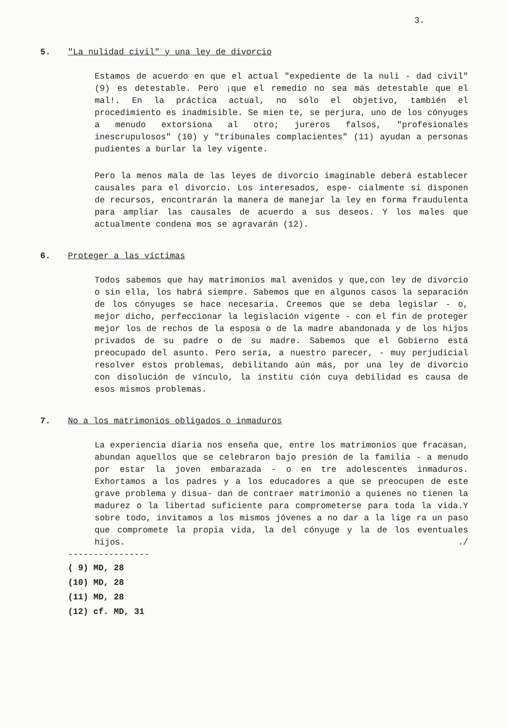3.
5. "La nulidad civil" y una ley de divorcio
Estamos de acuerdo en que el actual "expediente de la nuli - dad civil" (9) es detestable. Pero ¡que el remedio no sea más detestable que el mal!. En la práctica actual, no sólo el objetivo, también el procedimiento es inadmisible. Se mien te, se perjura, uno de los cónyuges a menudo extorsiona al otro; jureros falsos, "profesionales inescrupulosos" (10) y "tribunales complacientes" (11) ayudan a personas pudientes a burlar la ley vigente.
Pero la menos mala de las leyes de divorcio imaginable deberá establecer causales para el divorcio. Los interesados, espe- cialmente si disponen de recursos, encontrarán la manera de manejar la ley en forma fraudulenta para ampliar las causales de acuerdo a sus deseos. Y los males que actualmente condena mos se agravarán (12).
6. Proteger a las víctimas
Todos sabemos que hay matrimonios mal avenidos y que,con ley de divorcio o sin ella, los habrá siempre. Sabemos que en algunos casos la separación de los cónyuges se hace necesaria. Creemos que se deba legislar - o, mejor dicho, perfeccionar la legislación vigente - con el fin de proteger mejor los de rechos de la esposa o de la madre abandonada y de los hijos privados de su padre o de su madre. Sabemos que el Gobierno está preocupado del asunto. Pero sería, a nuestro parecer, - muy perjudicial resolver estos problemas, debilitando aún más, por una ley de divorcio con disolución de vínculo, la institu ción cuya debilidad es causa de esos mismos problemas.
7. No a los matrimonios obligados o inmaduros
La experiencia diaria nos enseña que, entre los matrimonios que fracasan, abundan aquellos que se celebraron bajo presión de la familia - a menudo por estar la joven embarazada - o en tre adolescentes inmaduros. Exhortamos a los padres y a los educadores a que se preocupen de este grave problema y disua- dan de contraer matrimonio a quienes no tienen la madurez o la libertad suficiente para comprometerse para toda la vida.Y sobre todo, invitamos a los mismos jóvenes a no dar a la lige ra un paso que compromete la propia vida, la del cónyuge y la de los eventuales hijos. ./
----------------
( 9) MD, 28
(10) MD, 28
(11) MD, 28
(12) cf. MD, 31